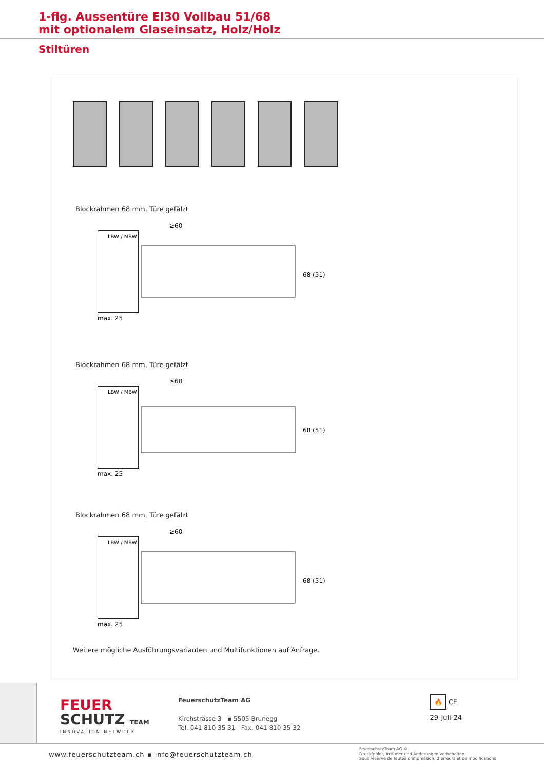1-flg. Aussentüre EI30 Vollbau 51/68
mit optionalem Glaseinsatz, Holz/Holz
Stiltüren
Blockrahmen 68 mm, Türe gefälzt
max. 25
≥60
LBW / MBW
68 (51)
Blockrahmen 68 mm, Türe gefälzt
max. 25
≥60
LBW / MBW
68 (51)
Blockrahmen 68 mm, Türe gefälzt
max. 25
≥60
LBW / MBW
68 (51)
Weitere mögliche Ausführungsvarianten und Multifunktionen auf Anfrage.
FEUER
SCHUTZ TEAM
INNOVATION NETWORK
FeuerschutzTeam AG
Kirchstrasse 3 ▪ 5505 Brunegg
Tel. 041 810 35 31 Fax. 041 810 35 32
🔥 CE
29-Juli-24
www.feuerschutzteam.ch ▪ info@feuerschutzteam.ch
FeuerschutzTeam AG ©
Druckfehler, Irrtümer und Änderungen vorbehalten
Sous réserve de fautes d’impression, d’erreurs et de modifications